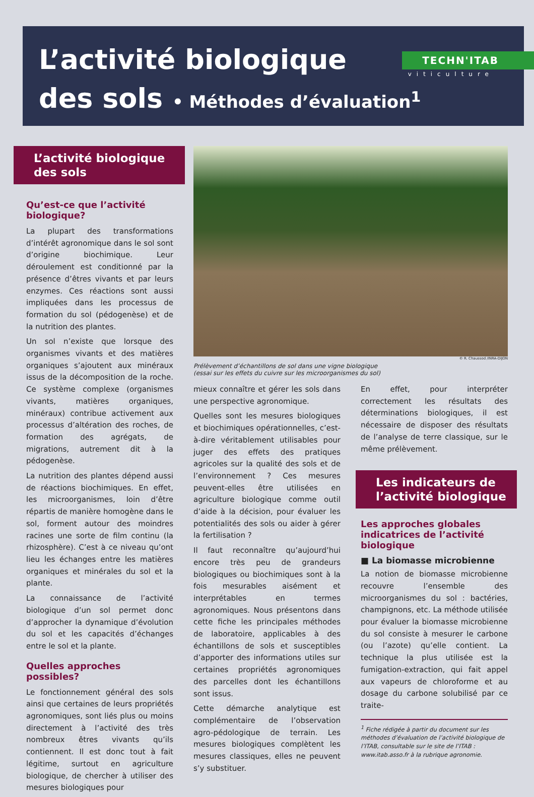L’activité biologique
des sols • Méthodes d’évaluation<sup>1</sup>
TECHN'ITAB
viticulture
L’activité biologique des sols
Qu’est-ce que l’activité biologique?
La plupart des transformations d’intérêt agronomique dans le sol sont d’origine biochimique. Leur déroulement est conditionné par la présence d’êtres vivants et par leurs enzymes. Ces réactions sont aussi impliquées dans les processus de formation du sol (pédogenèse) et de la nutrition des plantes.
Un sol n’existe que lorsque des organismes vivants et des matières organiques s’ajoutent aux minéraux issus de la décomposition de la roche. Ce système complexe (organismes vivants, matières organiques, minéraux) contribue activement aux processus d’altération des roches, de formation des agrégats, de migrations, autrement dit à la pédogenèse.
La nutrition des plantes dépend aussi de réactions biochimiques. En effet, les microorganismes, loin d’être répartis de manière homogène dans le sol, forment autour des moindres racines une sorte de film continu (la rhizosphère). C’est à ce niveau qu’ont lieu les échanges entre les matières organiques et minérales du sol et la plante.
La connaissance de l’activité biologique d’un sol permet donc d’approcher la dynamique d’évolution du sol et les capacités d’échanges entre le sol et la plante.
Quelles approches possibles?
Le fonctionnement général des sols ainsi que certaines de leurs propriétés agronomiques, sont liés plus ou moins directement à l’activité des très nombreux êtres vivants qu’ils contiennent. Il est donc tout à fait légitime, surtout en agriculture biologique, de chercher à utiliser des mesures biologiques pour
© R. Chaussod /INRA-DIJON
Prélèvement d’échantillons de sol dans une vigne biologique
(essai sur les effets du cuivre sur les microorganismes du sol)
mieux connaître et gérer les sols dans une perspective agronomique.
Quelles sont les mesures biologiques et biochimiques opérationnelles, c’est-à-dire véritablement utilisables pour juger des effets des pratiques agricoles sur la qualité des sols et de l’environnement ? Ces mesures peuvent-elles être utilisées en agriculture biologique comme outil d’aide à la décision, pour évaluer les potentialités des sols ou aider à gérer la fertilisation ?
Il faut reconnaître qu’aujourd’hui encore très peu de grandeurs biologiques ou biochimiques sont à la fois mesurables aisément et interprétables en termes agronomiques. Nous présentons dans cette fiche les principales méthodes de laboratoire, applicables à des échantillons de sols et susceptibles d’apporter des informations utiles sur certaines propriétés agronomiques des parcelles dont les échantillons sont issus.
Cette démarche analytique est complémentaire de l’observation agro-pédologique de terrain. Les mesures biologiques complètent les mesures classiques, elles ne peuvent s’y substituer.
En effet, pour interpréter correctement les résultats des déterminations biologiques, il est nécessaire de disposer des résultats de l’analyse de terre classique, sur le même prélèvement.
Les indicateurs de l’activité biologique
Les approches globales indicatrices de l’activité biologique
■ La biomasse microbienne
La notion de biomasse microbienne recouvre l’ensemble des microorganismes du sol : bactéries, champignons, etc. La méthode utilisée pour évaluer la biomasse microbienne du sol consiste à mesurer le carbone (ou l’azote) qu’elle contient. La technique la plus utilisée est la fumigation-extraction, qui fait appel aux vapeurs de chloroforme et au dosage du carbone solubilisé par ce traite-
<sup>1</sup> Fiche rédigée à partir du document sur les méthodes d’évaluation de l’activité biologique de l’ITAB, consultable sur le site de l’ITAB : www.itab.asso.fr à la rubrique agronomie.